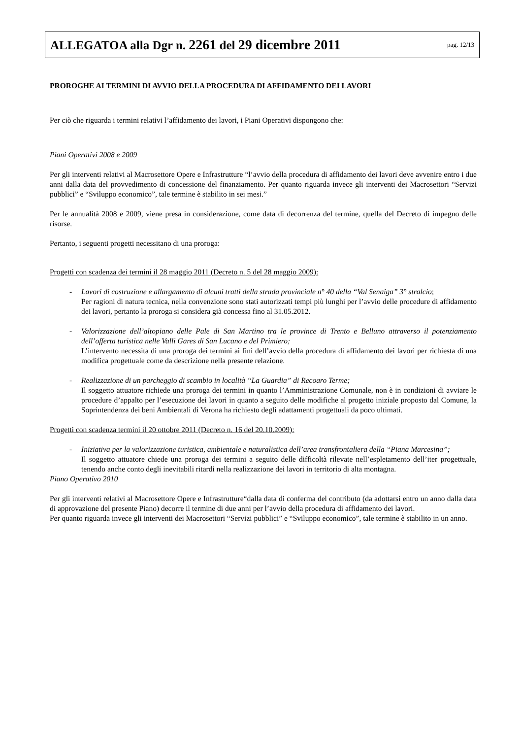ALLEGATOA alla Dgr n. 2261 del 29 dicembre 2011 pag. 12/13
PROROGHE AI TERMINI DI AVVIO DELLA PROCEDURA DI AFFIDAMENTO DEI LAVORI
Per ciò che riguarda i termini relativi l’affidamento dei lavori, i Piani Operativi dispongono che:
Piani Operativi 2008 e 2009
Per gli interventi relativi al Macrosettore Opere e Infrastrutture “l’avvio della procedura di affidamento dei lavori deve avvenire entro i due anni dalla data del provvedimento di concessione del finanziamento. Per quanto riguarda invece gli interventi dei Macrosettori “Servizi pubblici” e “Sviluppo economico”, tale termine è stabilito in sei mesi.”
Per le annualità 2008 e 2009, viene presa in considerazione, come data di decorrenza del termine, quella del Decreto di impegno delle risorse.
Pertanto, i seguenti progetti necessitano di una proroga:
Progetti con scadenza dei termini il 28 maggio 2011 (Decreto n. 5 del 28 maggio 2009):
- Lavori di costruzione e allargamento di alcuni tratti della strada provinciale n° 40 della “Val Senaiga” 3° stralcio;
Per ragioni di natura tecnica, nella convenzione sono stati autorizzati tempi più lunghi per l’avvio delle procedure di affidamento dei lavori, pertanto la proroga si considera già concessa fino al 31.05.2012.
- Valorizzazione dell’altopiano delle Pale di San Martino tra le province di Trento e Belluno attraverso il potenziamento dell’offerta turistica nelle Valli Gares di San Lucano e del Primiero;
L’intervento necessita di una proroga dei termini ai fini dell’avvio della procedura di affidamento dei lavori per richiesta di una modifica progettuale come da descrizione nella presente relazione.
- Realizzazione di un parcheggio di scambio in località “La Guardia” di Recoaro Terme;
Il soggetto attuatore richiede una proroga dei termini in quanto l’Amministrazione Comunale, non è in condizioni di avviare le procedure d’appalto per l’esecuzione dei lavori in quanto a seguito delle modifiche al progetto iniziale proposto dal Comune, la Soprintendenza dei beni Ambientali di Verona ha richiesto degli adattamenti progettuali da poco ultimati.
Progetti con scadenza termini il 20 ottobre 2011 (Decreto n. 16 del 20.10.2009):
- Iniziativa per la valorizzazione turistica, ambientale e naturalistica dell’area transfrontaliera della “Piana Marcesina”;
Il soggetto attuatore chiede una proroga dei termini a seguito delle difficoltà rilevate nell’espletamento dell’iter progettuale, tenendo anche conto degli inevitabili ritardi nella realizzazione dei lavori in territorio di alta montagna.
Piano Operativo 2010
Per gli interventi relativi al Macrosettore Opere e Infrastrutture“dalla data di conferma del contributo (da adottarsi entro un anno dalla data di approvazione del presente Piano) decorre il termine di due anni per l’avvio della procedura di affidamento dei lavori.
Per quanto riguarda invece gli interventi dei Macrosettori “Servizi pubblici” e “Sviluppo economico”, tale termine è stabilito in un anno.